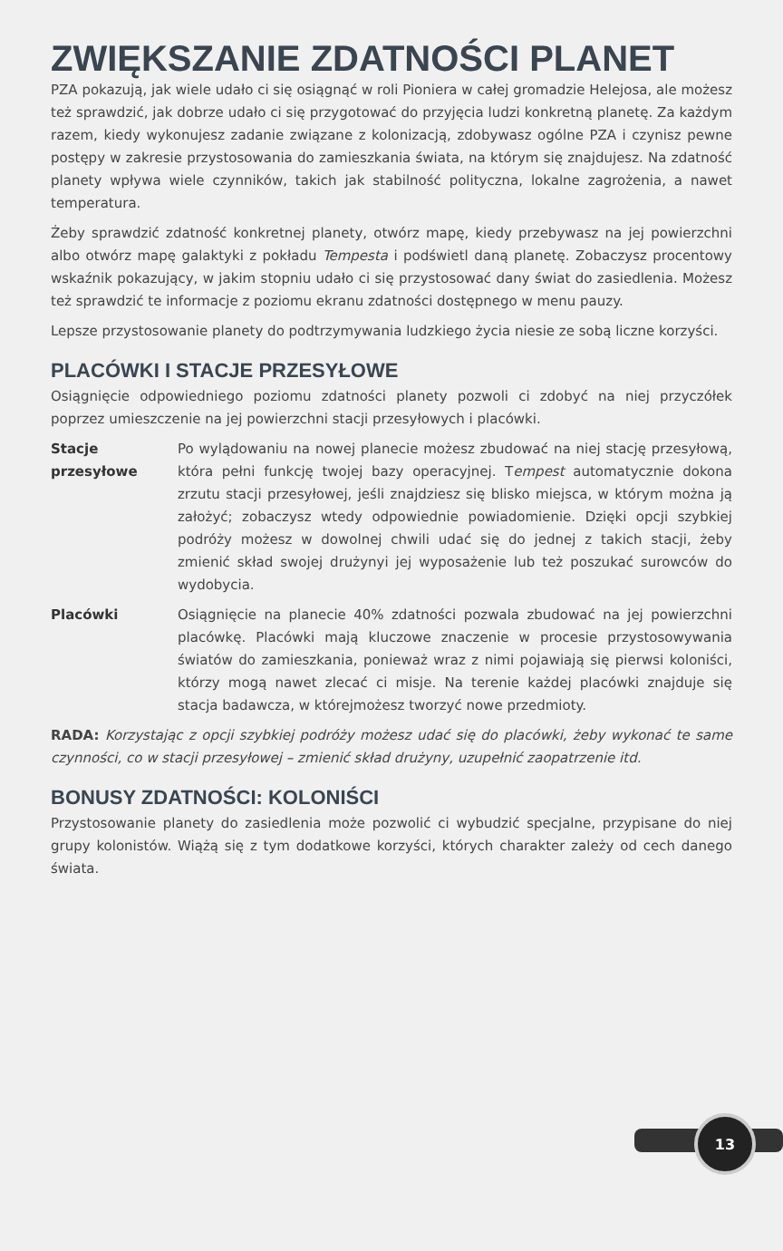ZWIĘKSZANIE ZDATNOŚCI PLANET
PZA pokazują, jak wiele udało ci się osiągnąć w roli Pioniera w całej gromadzie Helejosa, ale możesz też sprawdzić, jak dobrze udało ci się przygotować do przyjęcia ludzi konkretną planetę. Za każdym razem, kiedy wykonujesz zadanie związane z kolonizacją, zdobywasz ogólne PZA i czynisz pewne postępy w zakresie przystosowania do zamieszkania świata, na którym się znajdujesz. Na zdatność planety wpływa wiele czynników, takich jak stabilność polityczna, lokalne zagrożenia, a nawet temperatura.
Żeby sprawdzić zdatność konkretnej planety, otwórz mapę, kiedy przebywasz na jej powierzchni albo otwórz mapę galaktyki z pokładu Tempesta i podświetl daną planetę. Zobaczysz procentowy wskaźnik pokazujący, w jakim stopniu udało ci się przystosować dany świat do zasiedlenia. Możesz też sprawdzić te informacje z poziomu ekranu zdatności dostępnego w menu pauzy.
Lepsze przystosowanie planety do podtrzymywania ludzkiego życia niesie ze sobą liczne korzyści.
PLACÓWKI I STACJE PRZESYŁOWE
Osiągnięcie odpowiedniego poziomu zdatności planety pozwoli ci zdobyć na niej przyczółek poprzez umieszczenie na jej powierzchni stacji przesyłowych i placówki.
Stacje przesyłowe
Po wylądowaniu na nowej planecie możesz zbudować na niej stację przesyłową, która pełni funkcję twojej bazy operacyjnej. Tempest automatycznie dokona zrzutu stacji przesyłowej, jeśli znajdziesz się blisko miejsca, w którym można ją założyć; zobaczysz wtedy odpowiednie powiadomienie. Dzięki opcji szybkiej podróży możesz w dowolnej chwili udać się do jednej z takich stacji, żeby zmienić skład swojej drużynyi jej wyposażenie lub też poszukać surowców do wydobycia.
Placówki Osiągnięcie na planecie 40% zdatności pozwala zbudować na jej powierzchni placówkę. Placówki mają kluczowe znaczenie w procesie przystosowywania światów do zamieszkania, ponieważ wraz z nimi pojawiają się pierwsi koloniści, którzy mogą nawet zlecać ci misje. Na terenie każdej placówki znajduje się stacja badawcza, w którejmożesz tworzyć nowe przedmioty.
RADA: Korzystając z opcji szybkiej podróży możesz udać się do placówki, żeby wykonać te same czynności, co w stacji przesyłowej – zmienić skład drużyny, uzupełnić zaopatrzenie itd.
BONUSY ZDATNOŚCI: KOLONIŚCI
Przystosowanie planety do zasiedlenia może pozwolić ci wybudzić specjalne, przypisane do niej grupy kolonistów. Wiążą się z tym dodatkowe korzyści, których charakter zależy od cech danego świata.
13